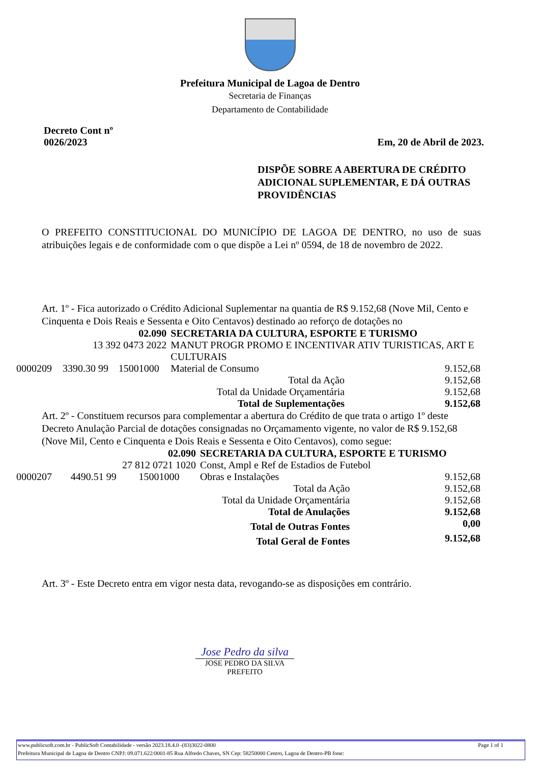Prefeitura Municipal de Lagoa de Dentro
Secretaria de Finanças
Departamento de Contabilidade
Decreto Cont nº
0026/2023
Em, 20 de Abril de 2023.
DISPÕE SOBRE A ABERTURA DE CRÉDITO ADICIONAL SUPLEMENTAR, E DÁ OUTRAS PROVIDÊNCIAS
O PREFEITO CONSTITUCIONAL DO MUNICÍPIO DE LAGOA DE DENTRO, no uso de suas atribuições legais e de conformidade com o que dispõe a Lei nº 0594, de 18 de novembro de 2022.
Art. 1º - Fica autorizado o Crédito Adicional Suplementar na quantia de R$ 9.152,68 (Nove Mil, Cento e Cinquenta e Dois Reais e Sessenta e Oito Centavos) destinado ao reforço de dotações no
| 02.090 | | | SECRETARIA DA CULTURA, ESPORTE E TURISMO | |
| 13 392 0473 2022 | | | MANUT PROGR PROMO E INCENTIVAR ATIV TURISTICAS, ART E CULTURAIS | |
| 0000209 | 3390.30 99 | 15001000 | Material de Consumo | 9.152,68 |
| Total da Ação | | | | 9.152,68 |
| Total da Unidade Orçamentária | | | | 9.152,68 |
| Total de Suplementações | | | | 9.152,68 |
Art. 2º - Constituem recursos para complementar a abertura do Crédito de que trata o artigo 1º deste Decreto Anulação Parcial de dotações consignadas no Orçamamento vigente, no valor de R$ 9.152,68 (Nove Mil, Cento e Cinquenta e Dois Reais e Sessenta e Oito Centavos), como segue:
| 02.090 | | | SECRETARIA DA CULTURA, ESPORTE E TURISMO | |
| 27 812 0721 1020 | | | Const, Ampl e Ref de Estadios de Futebol | |
| 0000207 | 4490.51 99 | 15001000 | Obras e Instalações | 9.152,68 |
| Total da Ação | | | | 9.152,68 |
| Total da Unidade Orçamentária | | | | 9.152,68 |
| Total de Anulações | | | | 9.152,68 |
| Total de Outras Fontes | | | | 0,00 |
| Total Geral de Fontes | | | | 9.152,68 |
Art. 3º - Este Decreto entra em vigor nesta data, revogando-se as disposições em contrário.
Jose Pedro da silva
JOSE PEDRO DA SILVA
PREFEITO
www.publicsoft.com.br - PublicSoft Contabilidade - versão 2023.18.4.0 -(83)3022-0800 Page 1 of 1
Prefeitura Municipal de Lagoa de Dentro CNPJ: 09.071.622/0001-85 Rua Alfredo Chaves, SN Cep: 58250000 Centro, Lagoa de Dentro-PB fone: